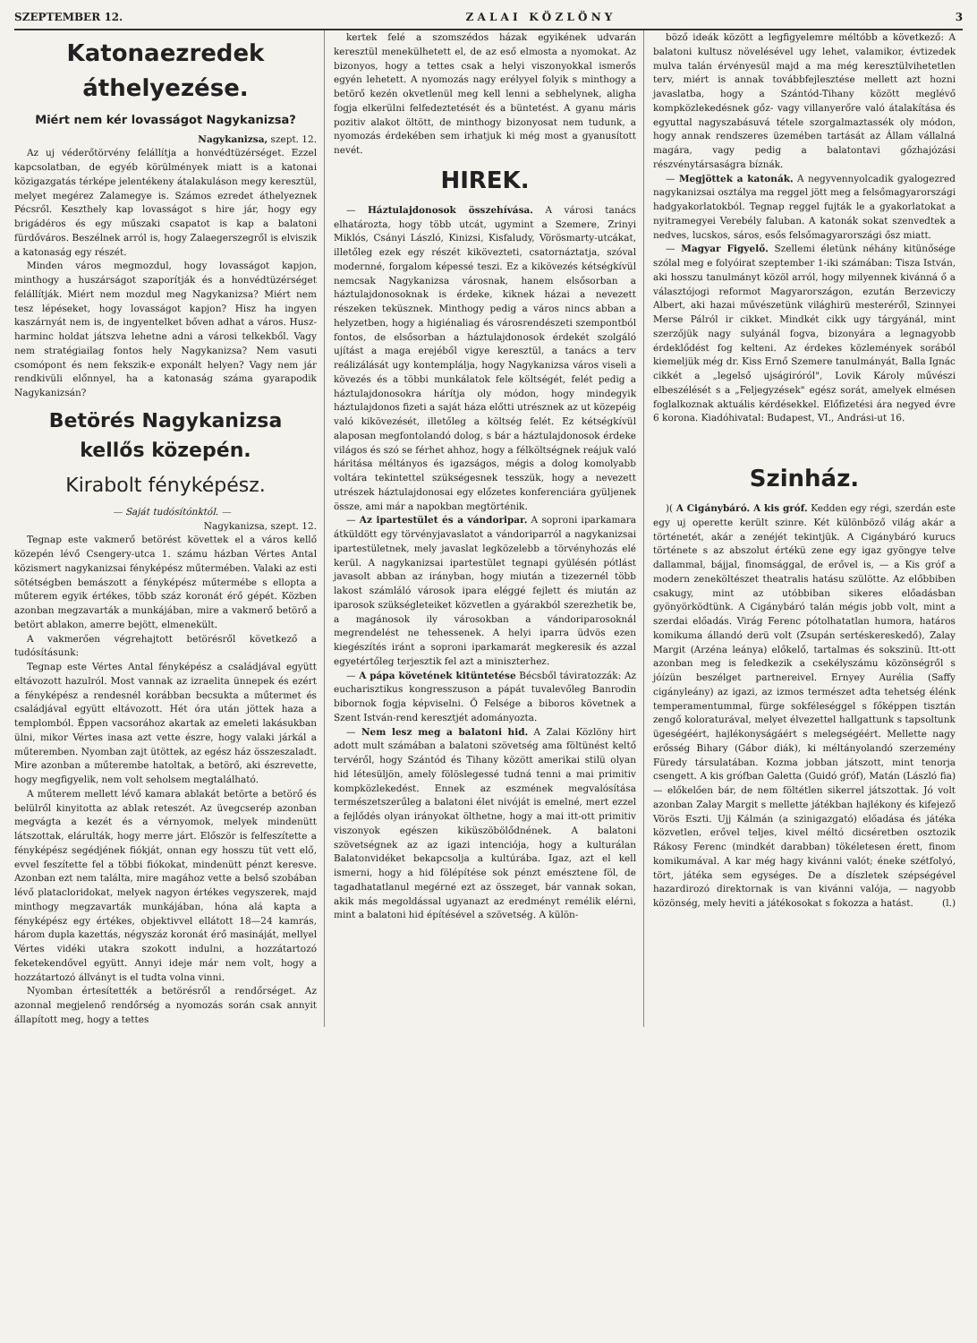SZEPTEMBER 12. Z A L A I K Ö Z L Ö N Y 3
Katonaezredek áthelyezése.
Miért nem kér lovasságot Nagykanizsa?
Nagykanizsa, szept. 12.
Az uj véderőtörvény felállítja a honvédtüzérséget. Ezzel kapcsolatban, de egyéb körülmények miatt is a katonai közigazgatás térképe jelentékeny átalakuláson megy keresztül, melyet megérez Zalamegye is. Számos ezredet áthelyeznek Pécsről. Keszthely kap lovasságot s hire jár, hogy egy brigádéros és egy műszaki csapatot is kap a balatoni fürdőváros. Beszélnek arról is, hogy Zalaegerszegről is elviszik a katonaság egy részét.
Minden város megmozdul, hogy lovasságot kapjon, minthogy a huszárságot szaporítják és a honvédtüzérséget felállítják. Miért nem mozdul meg Nagykanizsa? Miért nem tesz lépéseket, hogy lovasságot kapjon? Hisz ha ingyen kaszárnyát nem is, de ingyentelket bőven adhat a város. Husz-harminc holdat játszva lehetne adni a városi telkekből. Vagy nem stratégiailag fontos hely Nagykanizsa? Nem vasuti csomópont és nem fekszik-e exponált helyen? Vagy nem jár rendkivüli előnnyel, ha a katonaság száma gyarapodik Nagykanizsán?
Betörés Nagykanizsa kellős közepén.
Kirabolt fényképész.
— Saját tudósítónktól. —
Nagykanizsa, szept. 12.
Tegnap este vakmerő betörést követtek el a város kellő közepén lévő Csengery-utca 1. számu házban Vértes Antal közismert nagykanizsai fényképész műtermében. Valaki az esti sötétségben bemászott a fényképész műtermébe s ellopta a műterem egyik értékes, több száz koronát érő gépét. Közben azonban megzavarták a munkájában, mire a vakmerő betörő a betört ablakon, amerre bejött, elmenekült.
A vakmerően végrehajtott betörésről következő a tudósításunk:
Tegnap este Vértes Antal fényképész a családjával együtt eltávozott hazulról. Most vannak az izraelita ünnepek és ezért a fényképész a rendesnél korábban becsukta a műtermet és családjával együtt eltávozott. Hét óra után jöttek haza a templomból. Éppen vacsorához akartak az emeleti lakásukban ülni, mikor Vértes inasa azt vette észre, hogy valaki járkál a műteremben. Nyomban zajt ütöttek, az egész ház összeszaladt. Mire azonban a műterembe hatoltak, a betörő, aki észrevette, hogy megfigyelik, nem volt seholsem megtalálható.
A műterem mellett lévő kamara ablakát betörte a betörő és belülről kinyitotta az ablak reteszét. Az üvegcserép azonban megvágta a kezét és a vérnyomok, melyek mindenütt látszottak, elárulták, hogy merre járt. Először is felfeszítette a fényképész segédjének fiókját, onnan egy hosszu tüt vett elő, evvel feszítette fel a többi fiókokat, mindenütt pénzt keresve. Azonban ezt nem találta, mire magához vette a belső szobában lévő platacloridokat, melyek nagyon értékes vegyszerek, majd minthogy megzavarták munkájában, hóna alá kapta a fényképész egy értékes, objektivvel ellátott 18—24 kamrás, három dupla kazettás, négyszáz koronát érő masináját, mellyel Vértes vidéki utakra szokott indulni, a hozzátartozó feketekendővel együtt. Annyi ideje már nem volt, hogy a hozzátartozó állványt is el tudta volna vinni.
Nyomban értesítették a betörésről a rendőrséget. Az azonnal megjelenő rendőrség a nyomozás során csak annyit állapított meg, hogy a tettes
kertek felé a szomszédos házak egyikének udvarán keresztül menekülhetett el, de az eső elmosta a nyomokat. Az bizonyos, hogy a tettes csak a helyi viszonyokkal ismerős egyén lehetett. A nyomozás nagy erélyyel folyik s minthogy a betörő kezén okvetlenül meg kell lenni a sebhelynek, aligha fogja elkerülni felfedeztetését és a büntetést. A gyanu máris pozitiv alakot öltött, de minthogy bizonyosat nem tudunk, a nyomozás érdekében sem irhatjuk ki még most a gyanusított nevét.
HIREK.
— Háztulajdonosok összehívása. A városi tanács elhatározta, hogy több utcát, ugymint a Szemere, Zrinyi Miklós, Csányi László, Kinizsi, Kisfaludy, Vörösmarty-utcákat, illetőleg ezek egy részét kikövezteti, csatornáztatja, szóval modernné, forgalom képessé teszi. Ez a kikövezés kétségkívül nemcsak Nagykanizsa városnak, hanem elsősorban a háztulajdonosoknak is érdeke, kiknek házai a nevezett részeken teküsznek. Minthogy pedig a város nincs abban a helyzetben, hogy a higiénaliag és városrendészeti szempontból fontos, de elsősorban a háztulajdonosok érdekét szolgáló ujítást a maga erejéből vigye keresztül, a tanács a terv reálizálását ugy kontemplálja, hogy Nagykanizsa város viseli a kövezés és a többi munkálatok fele költségét, felét pedig a háztulajdonosokra hárítja oly módon, hogy mindegyik háztulajdonos fizeti a saját háza előtti utrésznek az ut közepéig való kikövezését, illetőleg a költség felét. Ez kétségkívül alaposan megfontolandó dolog, s bár a háztulajdonosok érdeke világos és szó se férhet ahhoz, hogy a félköltségnek reájuk való háritása méltányos és igazságos, mégis a dolog komolyabb voltára tekintettel szükségesnek tesszük, hogy a nevezett utrészek háztulajdonosai egy előzetes konferenciára gyüljenek össze, ami már a napokban megtörténik.
— Az ipartestület és a vándoripar. A soproni iparkamara átküldött egy törvényjavaslatot a vándoriparról a nagykanizsai ipartestületnek, mely javaslat legközelebb a törvényhozás elé kerül. A nagykanizsai ipartestület tegnapi gyülésén pótlást javasolt abban az irányban, hogy miután a tizezernél több lakost számláló városok ipara eléggé fejlett és miután az iparosok szükségleteiket közvetlen a gyárakból szerezhetik be, a magánosok ily városokban a vándoriparosoknál megrendelést ne tehessenek. A helyi iparra üdvös ezen kiegészítés iránt a soproni iparkamarát megkeresik és azzal egyetértőleg terjesztik fel azt a miniszterhez.
— A pápa követének kitüntetése Bécsből táviratozzák: Az eucharisztikus kongresszuson a pápát tuvalevőleg Banrodin bibornok fogja képviselni. Ő Felsége a biboros követnek a Szent István-rend keresztjét adományozta.
— Nem lesz meg a balatoni hid. A Zalai Közlöny hirt adott mult számában a balatoni szövetség ama föltünést keltő tervéről, hogy Szántód és Tihany között amerikai stilü olyan hid létesüljön, amely fölöslegessé tudná tenni a mai primitiv kompközlekedést. Ennek az eszmének megvalósítása természetszerűleg a balatoni élet nivóját is emelné, mert ezzel a fejlődés olyan irányokat ölthetne, hogy a mai itt-ott primitiv viszonyok egészen kiküszöbölődnének. A balatoni szövetségnek az az igazi intenciója, hogy a kulturálan Balatonvidéket bekapcsolja a kultúrába. Igaz, azt el kell ismerni, hogy a hid fölépítése sok pénzt emésztene föl, de tagadhatatlanul megérné ezt az összeget, bár vannak sokan, akik más megoldással ugyanazt az eredményt remélik elérni, mint a balatoni hid építésével a szövetség. A külön-
böző ideák között a legfigyelemre méltóbb a következő: A balatoni kultusz növelésével ugy lehet, valamikor, évtizedek mulva talán érvényesül majd a ma még keresztülvihetetlen terv, miért is annak továbbfejlesztése mellett azt hozni javaslatba, hogy a Szántód-Tihany között meglévő kompközlekedésnek gőz- vagy villanyerőre való átalakítása és egyuttal nagyszabásuvá tétele szorgalmaztassék oly módon, hogy annak rendszeres üzemében tartását az Állam vállalná magára, vagy pedig a balatontavi gőzhajózási részvénytársaságra bíznák.
— Megjöttek a katonák. A negyvennyolcadik gyalogezred nagykanizsai osztálya ma reggel jött meg a felsőmagyarországi hadgyakorlatokból. Tegnap reggel fujták le a gyakorlatokat a nyitramegyei Verebély faluban. A katonák sokat szenvedtek a nedves, lucskos, sáros, esős felsőmagyarországi ősz miatt.
— Magyar Figyelő. Szellemi életünk néhány kitünősége szólal meg e folyóirat szeptember 1-iki számában: Tisza István, aki hosszu tanulmányt közöl arról, hogy milyennek kivánná ő a választójogi reformot Magyarországon, ezután Berzeviczy Albert, aki hazai művészetünk világhirü mesteréről, Szinnyei Merse Pálról ir cikket. Mindkét cikk ugy tárgyánál, mint szerzőjük nagy sulyánál fogva, bizonyára a legnagyobb érdeklődést fog kelteni. Az érdekes közlemények sorából kiemeljük még dr. Kiss Ernő Szemere tanulmányát, Balla Ignác cikkét a „legelső ujságiróról", Lovik Károly művészi elbeszélését s a „Feljegyzések" egész sorát, amelyek elmésen foglalkoznak aktuális kérdésekkel. Előfizetési ára negyed évre 6 korona. Kiadóhivatal: Budapest, VI., Andrási-ut 16.
Szinház.
)( A Cigánybáró. A kis gróf. Kedden egy régi, szerdán este egy uj operette került szinre. Két különböző világ akár a történetét, akár a zenéjét tekintjük. A Cigánybáró kurucs története s az abszolut értékü zene egy igaz gyöngye telve dallammal, bájjal, finomsággal, de erővel is, — a Kis gróf a modern zeneköltészet theatralis hatásu szülötte. Az előbbiben csakugy, mint az utóbbiban sikeres előadásban gyönyörködtünk. A Cigánybáró talán mégis jobb volt, mint a szerdai előadás. Virág Ferenc pótolhatatlan humora, határos komikuma állandó derü volt (Zsupán sertéskereskedő), Zalay Margit (Arzéna leánya) előkelő, tartalmas és sokszinü. Itt-ott azonban meg is feledkezik a csekélyszámu közönségről s jóízün beszélget partnereivel. Ernyey Aurélia (Saffy cigányleány) az igazi, az izmos természet adta tehetség élénk temperamentummal, fürge sokféleséggel s főképpen tisztán zengő koloraturával, melyet élvezettel hallgattunk s tapsoltunk ügeségéért, hajlékonyságáért s melegségéért. Mellette nagy erősség Bihary (Gábor diák), ki méltányolandó szerzemény Füredy társulatában. Kozma jobban játszott, mint tenorja csengett. A kis grófban Galetta (Guidó gróf), Matán (László fia) — előkelően bár, de nem föltétlen sikerrel játszottak. Jó volt azonban Zalay Margit s mellette játékban hajlékony és kifejező Vörös Eszti. Ujj Kálmán (a szinigazgató) előadása és játéka közvetlen, erővel teljes, kivel méltó dicséretben osztozik Rákosy Ferenc (mindkét darabban) tökéletesen érett, finom komikumával. A kar még hagy kivánni valót; éneke szétfolyó, tört, játéka sem egységes. De a díszletek szépségével hazardirozó direktornak is van kivánni valója, — nagyobb közönség, mely heviti a játékosokat s fokozza a hatást. (l.)